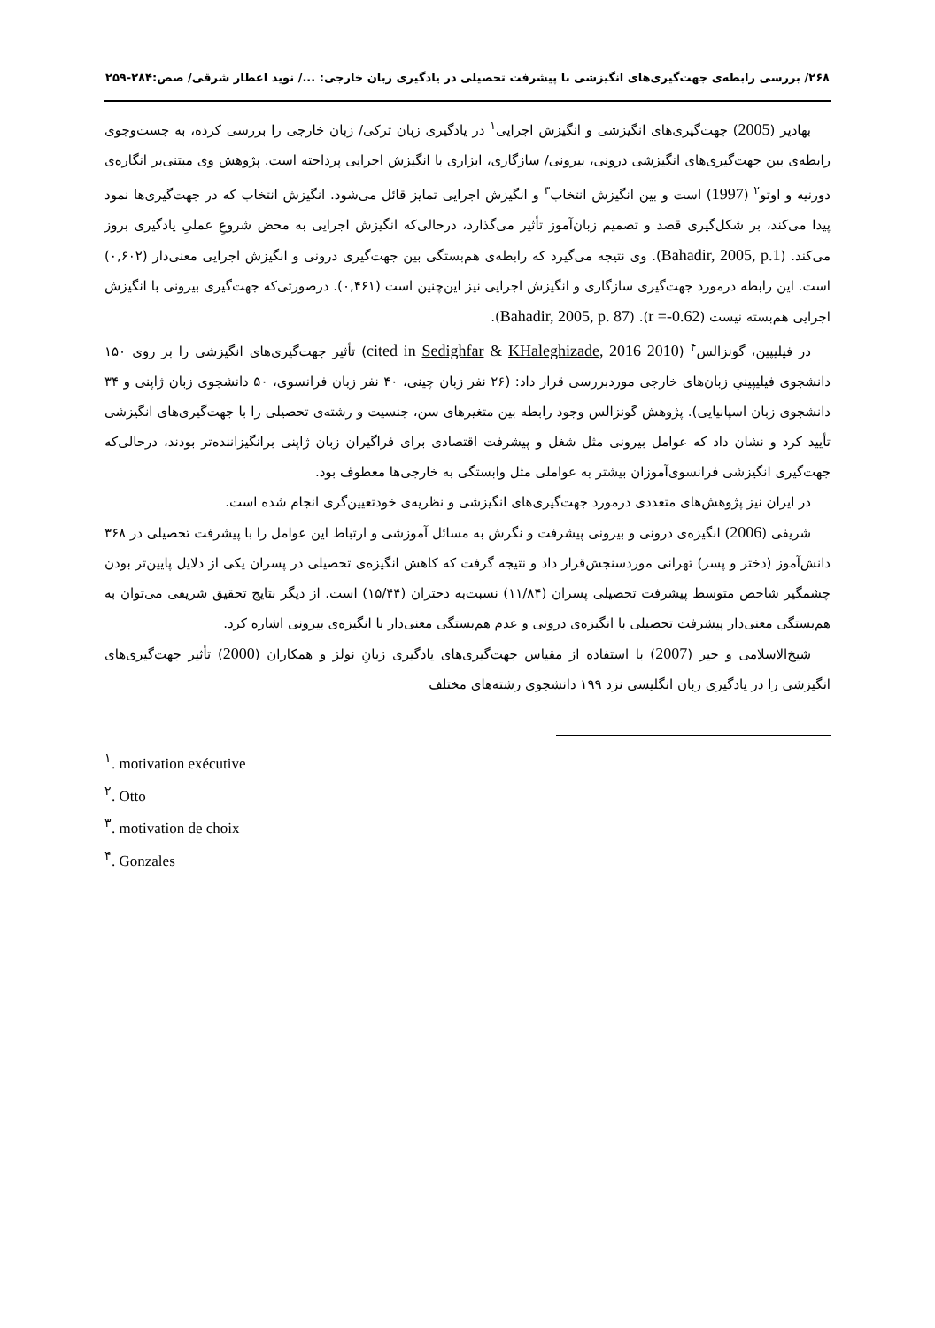۲۶۸/ بررسی رابطه‌ی جهت‌گیری‌های انگیزشی با پیشرفت تحصیلی در یادگیری زبان خارجی: .../ نوید اعطار شرقی/ صص:۲۸۴-۲۵۹
بهادیر (2005) جهت‌گیری‌های انگیزشی و انگیزش اجرایی<sup>۱</sup> در یادگیری زبان ترکی/ زبان خارجی را بررسی کرده، به جست‌وجوی رابطه‌ی بین جهت‌گیری‌های انگیزشی درونی، بیرونی/ سازگاری، ابزاری با انگیزش اجرایی پرداخته است. پژوهش وی مبتنی‌بر انگاره‌ی دورنیه و اوتو<sup>۲</sup> (1997) است و بین انگیزش انتخاب<sup>۳</sup> و انگیزش اجرایی تمایز قائل می‌شود. انگیزش انتخاب که در جهت‌گیری‌ها نمود پیدا می‌کند، بر شکل‌گیری قصد و تصمیم زبان‌آموز تأثیر می‌گذارد، درحالی‌که انگیزش اجرایی به محض شروعِ عملیِ یادگیری بروز می‌کند. (Bahadir, 2005, p.1). وی نتیجه می‌گیرد که رابطه‌ی هم‌بستگی بین جهت‌گیری درونی و انگیزش اجرایی معنی‌دار (۰,۶۰۲) است. این رابطه درمورد جهت‌گیری سازگاری و انگیزش اجرایی نیز این‌چنین است (۰,۴۶۱). درصورتی‌که جهت‌گیری بیرونی با انگیزش اجرایی هم‌بسته نیست (r =-0.62). (Bahadir, 2005, p. 87).
در فیلیپین، گونزالس<sup>۴</sup> (2010 cited in Sedighfar & KHaleghizade, 2016) تأثیر جهت‌گیری‌های انگیزشی را بر روی ۱۵۰ دانشجوی فیلیپینیِ زبان‌های خارجی موردبررسی قرار داد: (۲۶ نفر زبان چینی، ۴۰ نفر زبان فرانسوی، ۵۰ دانشجوی زبان ژاپنی و ۳۴ دانشجوی زبان اسپانیایی). پژوهش گونزالس وجود رابطه بین متغیرهای سن، جنسیت و رشته‌ی تحصیلی را با جهت‌گیری‌های انگیزشی تأیید کرد و نشان داد که عوامل بیرونی مثل شغل و پیشرفت اقتصادی برای فراگیران زبان ژاپنی برانگیزاننده‌تر بودند، درحالی‌که جهت‌گیری انگیزشی فرانسوی‌آموزان بیشتر به عواملی مثل وابستگی به خارجی‌ها معطوف بود.
در ایران نیز پژوهش‌های متعددی درمورد جهت‌گیری‌های انگیزشی و نظریه‌ی خودتعیین‌گری انجام شده است.
شریفی (2006) انگیزه‌ی درونی و بیرونی پیشرفت و نگرش به مسائل آموزشی و ارتباط این عوامل را با پیشرفت تحصیلی در ۳۶۸ دانش‌آموز (دختر و پسر) تهرانی موردسنجش‌قرار داد و نتیجه گرفت که کاهش انگیزه‌ی تحصیلی در پسران یکی از دلایل پایین‌تر بودن چشمگیر شاخص متوسط پیشرفت تحصیلی پسران (۱۱/۸۴) نسبت‌به دختران (۱۵/۴۴) است. از دیگر نتایج تحقیق شریفی می‌توان به هم‌بستگی معنی‌دار پیشرفت تحصیلی با انگیزه‌ی درونی و عدم هم‌بستگی معنی‌دار با انگیزه‌ی بیرونی اشاره کرد.
شیخ‌الاسلامی و خیر (2007) با استفاده از مقیاس جهت‌گیری‌های یادگیری زبانِ نولز و همکاران (2000) تأثیر جهت‌گیری‌های انگیزشی را در یادگیری زبان انگلیسی نزد ۱۹۹ دانشجوی رشته‌های مختلف
<sup>۱</sup>. motivation exécutive
<sup>۲</sup>. Otto
<sup>۳</sup>. motivation de choix
<sup>۴</sup>. Gonzales